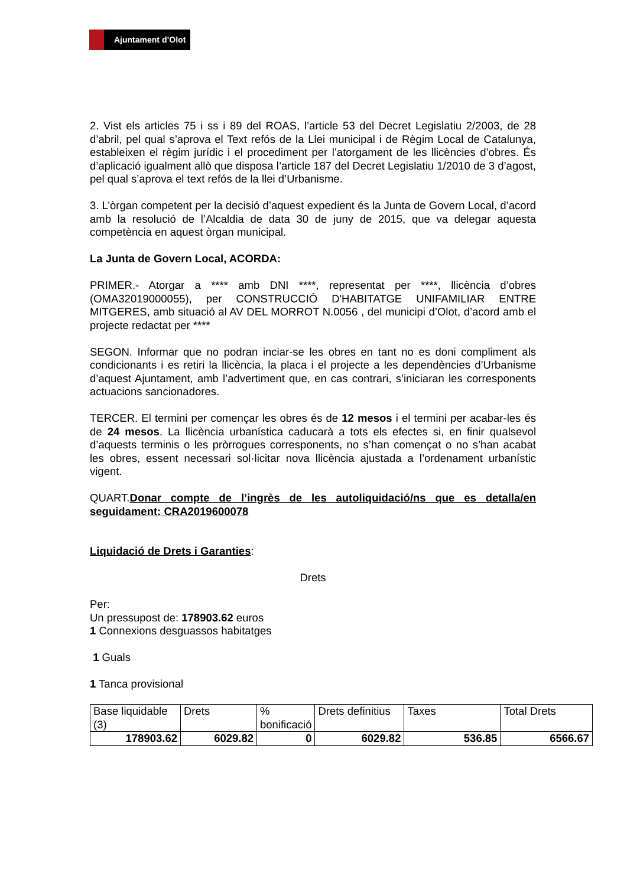Ajuntament d’Olot
2. Vist els articles 75 i ss i 89 del ROAS, l’article 53 del Decret Legislatiu 2/2003, de 28 d’abril, pel qual s’aprova el Text refós de la Llei municipal i de Règim Local de Catalunya, estableixen el règim jurídic i el procediment per l’atorgament de les llicències d’obres. És d’aplicació igualment allò que disposa l’article 187 del Decret Legislatiu 1/2010 de 3 d’agost, pel qual s’aprova el text refós de la llei d’Urbanisme.
3. L’òrgan competent per la decisió d’aquest expedient és la Junta de Govern Local, d’acord amb la resolució de l’Alcaldia de data 30 de juny de 2015, que va delegar aquesta competència en aquest òrgan municipal.
La Junta de Govern Local, ACORDA:
PRIMER.- Atorgar a **** amb DNI ****, representat per ****, llicència d’obres (OMA32019000055), per CONSTRUCCIÓ D'HABITATGE UNIFAMILIAR ENTRE MITGERES, amb situació al AV DEL MORROT N.0056 , del municipi d’Olot, d’acord amb el projecte redactat per ****
SEGON. Informar que no podran inciar-se les obres en tant no es doni compliment als condicionants i es retiri la llicència, la placa i el projecte a les dependències d’Urbanisme d’aquest Ajuntament, amb l’advertiment que, en cas contrari, s’iniciaran les corresponents actuacions sancionadores.
TERCER. El termini per començar les obres és de 12 mesos i el termini per acabar-les és de 24 mesos. La llicència urbanística caducarà a tots els efectes si, en finir qualsevol d’aquests terminis o les pròrrogues corresponents, no s’han començat o no s’han acabat les obres, essent necessari sol·licitar nova llicència ajustada a l’ordenament urbanístic vigent.
QUART.Donar compte de l’ingrès de les autoliquidació/ns que es detalla/en seguidament: CRA2019600078
Liquidació de Drets i Garanties:
Drets
Per:
Un pressupost de: 178903.62 euros
1 Connexions desguassos habitatges
1 Guals
1 Tanca provisional
| Base liquidable (3) | Drets | % bonificació | Drets definitius | Taxes | Total Drets |
| 178903.62 | 6029.82 | 0 | 6029.82 | 536.85 | 6566.67 |